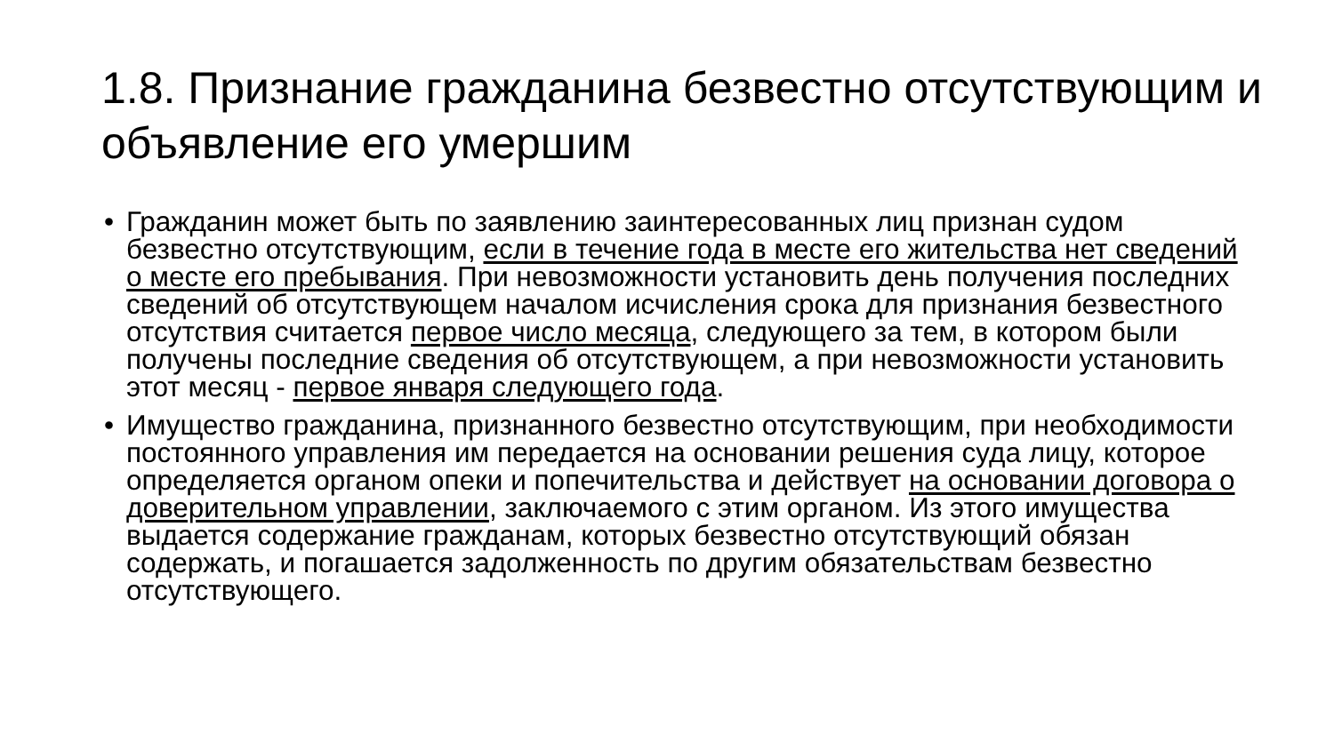1.8. Признание гражданина безвестно отсутствующим и объявление его умершим
• Гражданин может быть по заявлению заинтересованных лиц признан судом безвестно отсутствующим, если в течение года в месте его жительства нет сведений о месте его пребывания. При невозможности установить день получения последних сведений об отсутствующем началом исчисления срока для признания безвестного отсутствия считается первое число месяца, следующего за тем, в котором были получены последние сведения об отсутствующем, а при невозможности установить этот месяц - первое января следующего года.
• Имущество гражданина, признанного безвестно отсутствующим, при необходимости постоянного управления им передается на основании решения суда лицу, которое определяется органом опеки и попечительства и действует на основании договора о доверительном управлении, заключаемого с этим органом. Из этого имущества выдается содержание гражданам, которых безвестно отсутствующий обязан содержать, и погашается задолженность по другим обязательствам безвестно отсутствующего.